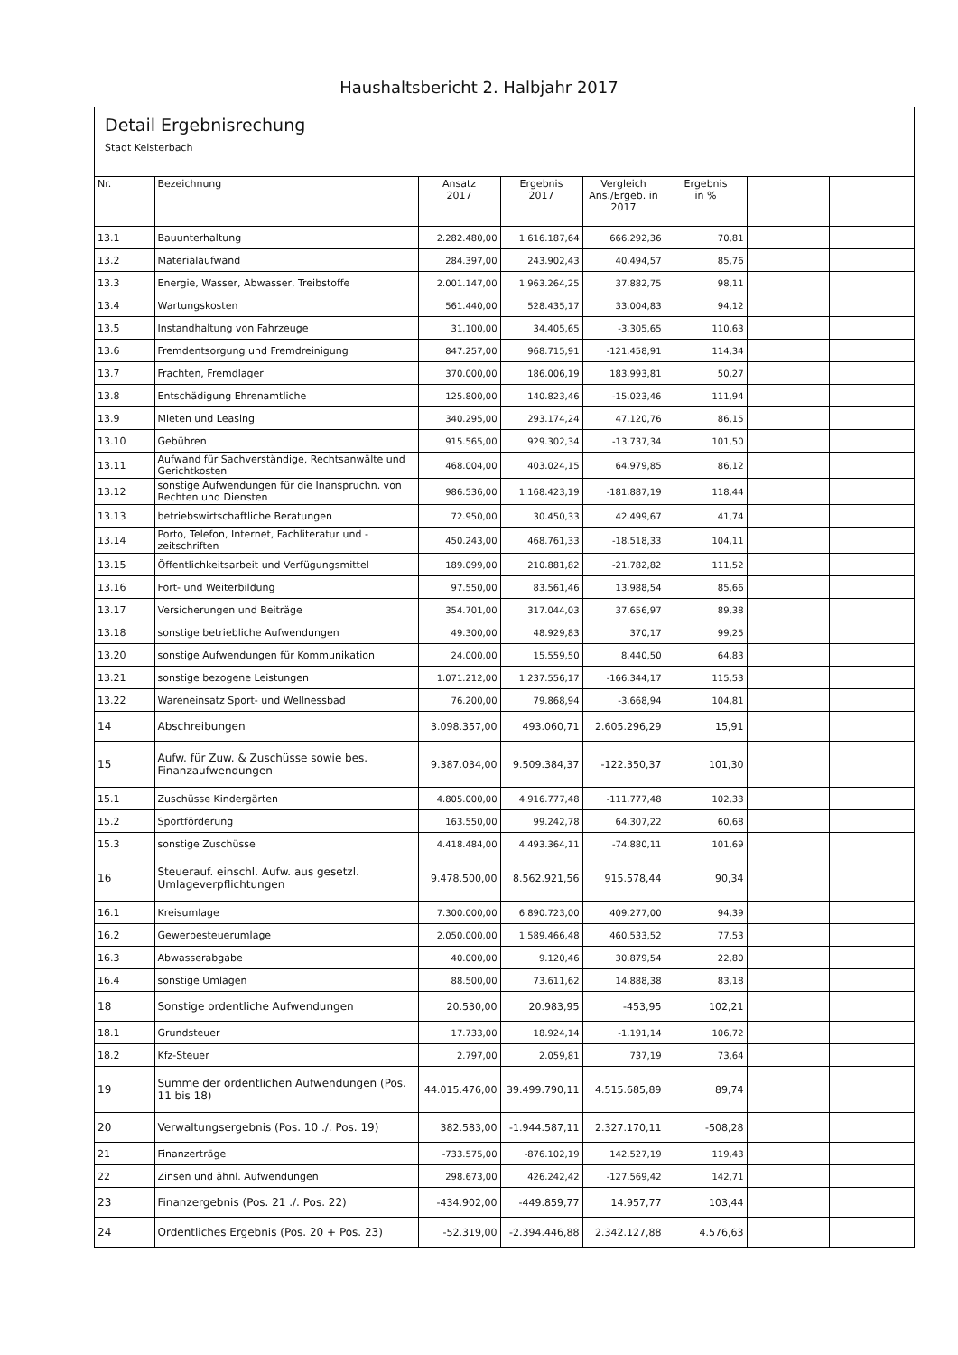Haushaltsbericht 2. Halbjahr 2017
Detail Ergebnisrechung
Stadt Kelsterbach
| Nr. | Bezeichnung | Ansatz 2017 | Ergebnis 2017 | Vergleich Ans./Ergeb. in 2017 | Ergebnis in % | | |
| --- | --- | --- | --- | --- | --- | --- | --- |
| 13.1 | Bauunterhaltung | 2.282.480,00 | 1.616.187,64 | 666.292,36 | 70,81 | | |
| 13.2 | Materialaufwand | 284.397,00 | 243.902,43 | 40.494,57 | 85,76 | | |
| 13.3 | Energie, Wasser, Abwasser, Treibstoffe | 2.001.147,00 | 1.963.264,25 | 37.882,75 | 98,11 | | |
| 13.4 | Wartungskosten | 561.440,00 | 528.435,17 | 33.004,83 | 94,12 | | |
| 13.5 | Instandhaltung von Fahrzeuge | 31.100,00 | 34.405,65 | -3.305,65 | 110,63 | | |
| 13.6 | Fremdentsorgung und Fremdreinigung | 847.257,00 | 968.715,91 | -121.458,91 | 114,34 | | |
| 13.7 | Frachten, Fremdlager | 370.000,00 | 186.006,19 | 183.993,81 | 50,27 | | |
| 13.8 | Entschädigung Ehrenamtliche | 125.800,00 | 140.823,46 | -15.023,46 | 111,94 | | |
| 13.9 | Mieten und Leasing | 340.295,00 | 293.174,24 | 47.120,76 | 86,15 | | |
| 13.10 | Gebühren | 915.565,00 | 929.302,34 | -13.737,34 | 101,50 | | |
| 13.11 | Aufwand für Sachverständige, Rechtsanwälte und Gerichtkosten | 468.004,00 | 403.024,15 | 64.979,85 | 86,12 | | |
| 13.12 | sonstige Aufwendungen für die Inanspruchn. von Rechten und Diensten | 986.536,00 | 1.168.423,19 | -181.887,19 | 118,44 | | |
| 13.13 | betriebswirtschaftliche Beratungen | 72.950,00 | 30.450,33 | 42.499,67 | 41,74 | | |
| 13.14 | Porto, Telefon, Internet, Fachliteratur und -zeitschriften | 450.243,00 | 468.761,33 | -18.518,33 | 104,11 | | |
| 13.15 | Öffentlichkeitsarbeit und Verfügungsmittel | 189.099,00 | 210.881,82 | -21.782,82 | 111,52 | | |
| 13.16 | Fort- und Weiterbildung | 97.550,00 | 83.561,46 | 13.988,54 | 85,66 | | |
| 13.17 | Versicherungen und Beiträge | 354.701,00 | 317.044,03 | 37.656,97 | 89,38 | | |
| 13.18 | sonstige betriebliche Aufwendungen | 49.300,00 | 48.929,83 | 370,17 | 99,25 | | |
| 13.20 | sonstige Aufwendungen für Kommunikation | 24.000,00 | 15.559,50 | 8.440,50 | 64,83 | | |
| 13.21 | sonstige bezogene Leistungen | 1.071.212,00 | 1.237.556,17 | -166.344,17 | 115,53 | | |
| 13.22 | Wareneinsatz Sport- und Wellnessbad | 76.200,00 | 79.868,94 | -3.668,94 | 104,81 | | |
| 14 | Abschreibungen | 3.098.357,00 | 493.060,71 | 2.605.296,29 | 15,91 | | |
| 15 | Aufw. für Zuw. & Zuschüsse sowie bes. Finanzaufwendungen | 9.387.034,00 | 9.509.384,37 | -122.350,37 | 101,30 | | |
| 15.1 | Zuschüsse Kindergärten | 4.805.000,00 | 4.916.777,48 | -111.777,48 | 102,33 | | |
| 15.2 | Sportförderung | 163.550,00 | 99.242,78 | 64.307,22 | 60,68 | | |
| 15.3 | sonstige Zuschüsse | 4.418.484,00 | 4.493.364,11 | -74.880,11 | 101,69 | | |
| 16 | Steuerauf. einschl. Aufw. aus gesetzl. Umlageverpflichtungen | 9.478.500,00 | 8.562.921,56 | 915.578,44 | 90,34 | | |
| 16.1 | Kreisumlage | 7.300.000,00 | 6.890.723,00 | 409.277,00 | 94,39 | | |
| 16.2 | Gewerbesteuerumlage | 2.050.000,00 | 1.589.466,48 | 460.533,52 | 77,53 | | |
| 16.3 | Abwasserabgabe | 40.000,00 | 9.120,46 | 30.879,54 | 22,80 | | |
| 16.4 | sonstige Umlagen | 88.500,00 | 73.611,62 | 14.888,38 | 83,18 | | |
| 18 | Sonstige ordentliche Aufwendungen | 20.530,00 | 20.983,95 | -453,95 | 102,21 | | |
| 18.1 | Grundsteuer | 17.733,00 | 18.924,14 | -1.191,14 | 106,72 | | |
| 18.2 | Kfz-Steuer | 2.797,00 | 2.059,81 | 737,19 | 73,64 | | |
| 19 | Summe der ordentlichen Aufwendungen (Pos. 11 bis 18) | 44.015.476,00 | 39.499.790,11 | 4.515.685,89 | 89,74 | | |
| 20 | Verwaltungsergebnis (Pos. 10 ./. Pos. 19) | 382.583,00 | -1.944.587,11 | 2.327.170,11 | -508,28 | | |
| 21 | Finanzerträge | -733.575,00 | -876.102,19 | 142.527,19 | 119,43 | | |
| 22 | Zinsen und ähnl. Aufwendungen | 298.673,00 | 426.242,42 | -127.569,42 | 142,71 | | |
| 23 | Finanzergebnis (Pos. 21 ./. Pos. 22) | -434.902,00 | -449.859,77 | 14.957,77 | 103,44 | | |
| 24 | Ordentliches Ergebnis (Pos. 20 + Pos. 23) | -52.319,00 | -2.394.446,88 | 2.342.127,88 | 4.576,63 | | |